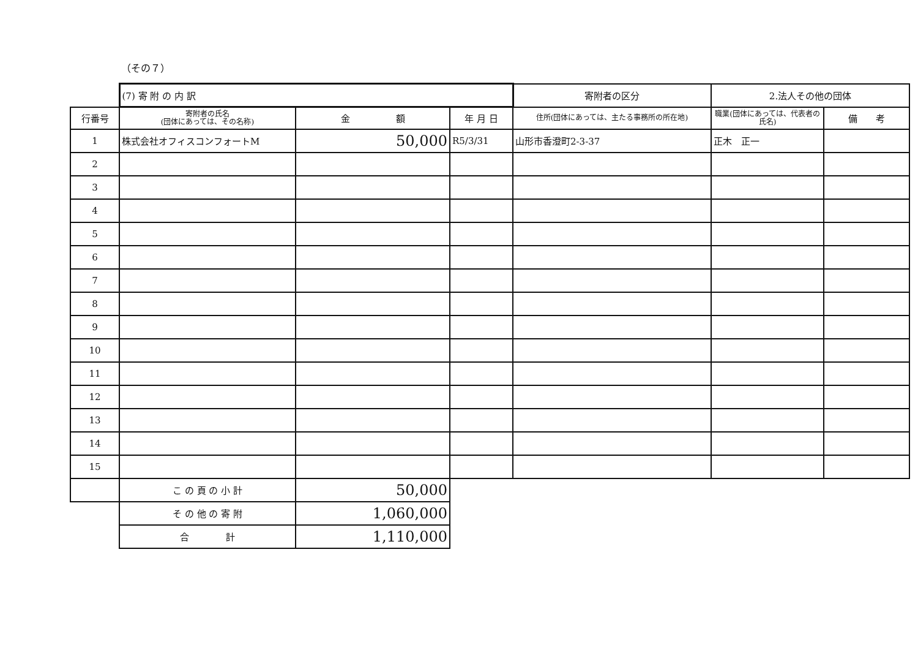（その７）
| | (7) 寄 附 の 内 訳 | | | 寄附者の区分 | 2.法人その他の団体 | |
| 行番号 | 寄附者の氏名 (団体にあっては、その名称) | 金 額 | 年 月 日 | 住所(団体にあっては、主たる事務所の所在地) | 職業(団体にあっては、代表者の氏名) | 備 考 |
| 1 | 株式会社オフィスコンフォートM | 50,000 | R5/3/31 | 山形市香澄町2-3-37 | 正木 正一 | |
| 2 | | | | | | |
| 3 | | | | | | |
| 4 | | | | | | |
| 5 | | | | | | |
| 6 | | | | | | |
| 7 | | | | | | |
| 8 | | | | | | |
| 9 | | | | | | |
| 10 | | | | | | |
| 11 | | | | | | |
| 12 | | | | | | |
| 13 | | | | | | |
| 14 | | | | | | |
| 15 | | | | | | |
| | こ の 頁 の 小 計 | 50,000 | | | | |
| | そ の 他 の 寄 附 | 1,060,000 | | | | |
| | 合 計 | 1,110,000 | | | | |